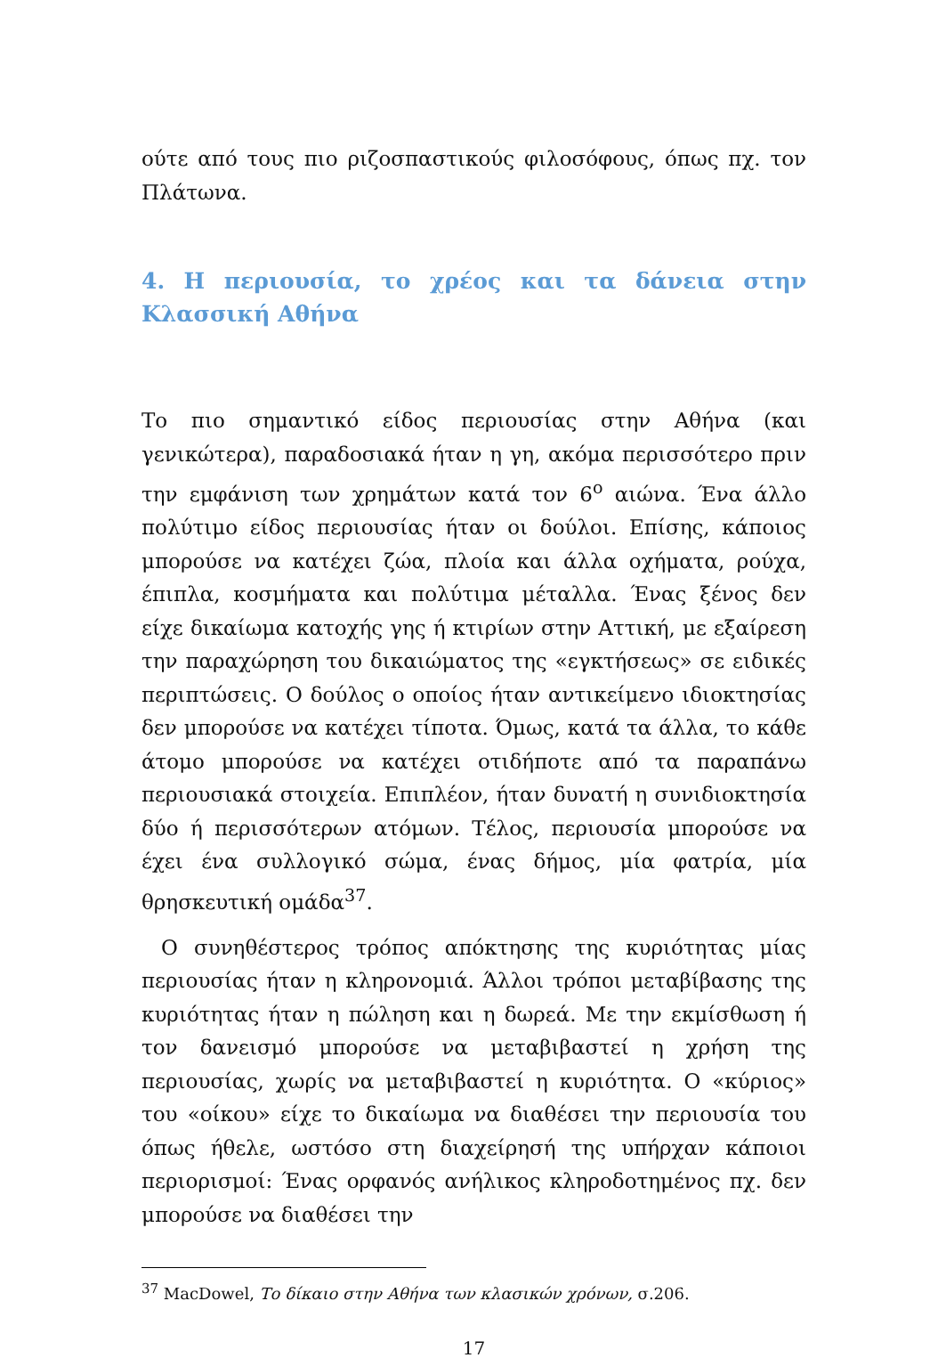ούτε από τους πιο ριζοσπαστικούς φιλοσόφους, όπως πχ. τον Πλάτωνα.
4. Η περιουσία, το χρέος και τα δάνεια στην Κλασσική Αθήνα
Το πιο σημαντικό είδος περιουσίας στην Αθήνα (και γενικώτερα), παραδοσιακά ήταν η γη, ακόμα περισσότερο πριν την εμφάνιση των χρημάτων κατά τον 6<sup>ο</sup> αιώνα. Ένα άλλο πολύτιμο είδος περιουσίας ήταν οι δούλοι. Επίσης, κάποιος μπορούσε να κατέχει ζώα, πλοία και άλλα οχήματα, ρούχα, έπιπλα, κοσμήματα και πολύτιμα μέταλλα. Ένας ξένος δεν είχε δικαίωμα κατοχής γης ή κτιρίων στην Αττική, με εξαίρεση την παραχώρηση του δικαιώματος της «εγκτήσεως» σε ειδικές περιπτώσεις. Ο δούλος ο οποίος ήταν αντικείμενο ιδιοκτησίας δεν μπορούσε να κατέχει τίποτα. Όμως, κατά τα άλλα, το κάθε άτομο μπορούσε να κατέχει οτιδήποτε από τα παραπάνω περιουσιακά στοιχεία. Επιπλέον, ήταν δυνατή η συνιδιοκτησία δύο ή περισσότερων ατόμων. Τέλος, περιουσία μπορούσε να έχει ένα συλλογικό σώμα, ένας δήμος, μία φατρία, μία θρησκευτική ομάδα<sup>37</sup>.
Ο συνηθέστερος τρόπος απόκτησης της κυριότητας μίας περιουσίας ήταν η κληρονομιά. Άλλοι τρόποι μεταβίβασης της κυριότητας ήταν η πώληση και η δωρεά. Με την εκμίσθωση ή τον δανεισμό μπορούσε να μεταβιβαστεί η χρήση της περιουσίας, χωρίς να μεταβιβαστεί η κυριότητα. Ο «κύριος» του «οίκου» είχε το δικαίωμα να διαθέσει την περιουσία του όπως ήθελε, ωστόσο στη διαχείρησή της υπήρχαν κάποιοι περιορισμοί: Ένας ορφανός ανήλικος κληροδοτημένος πχ. δεν μπορούσε να διαθέσει την
<sup>37</sup> MacDowel, Το δίκαιο στην Αθήνα των κλασικών χρόνων, σ.206.
17